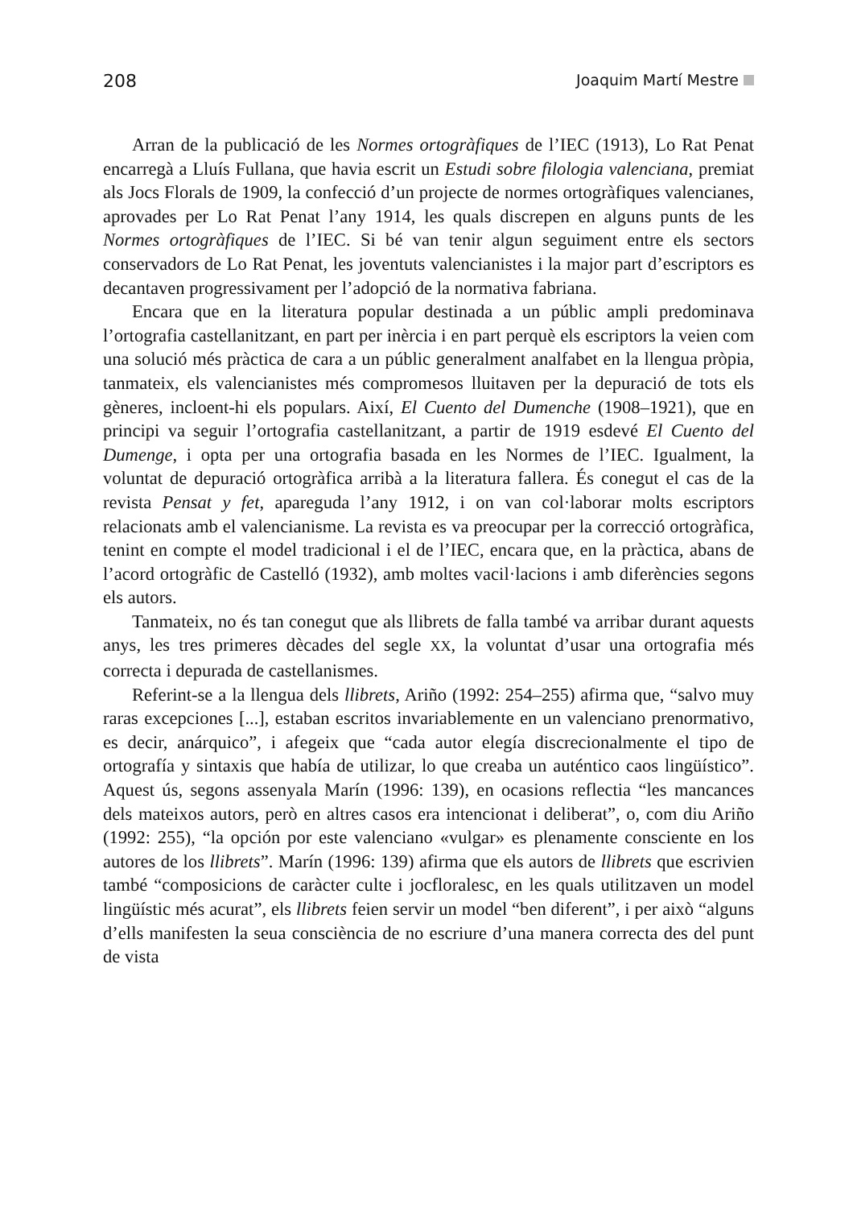208 Joaquim Martí Mestre
Arran de la publicació de les Normes ortogràfiques de l’IEC (1913), Lo Rat Penat encarregà a Lluís Fullana, que havia escrit un Estudi sobre filologia valenciana, premiat als Jocs Florals de 1909, la confecció d’un projecte de normes ortogràfiques valencianes, aprovades per Lo Rat Penat l’any 1914, les quals discrepen en alguns punts de les Normes ortogràfiques de l’IEC. Si bé van tenir algun seguiment entre els sectors conservadors de Lo Rat Penat, les joventuts valencianistes i la major part d’escriptors es decantaven progressivament per l’adopció de la normativa fabriana.
Encara que en la literatura popular destinada a un públic ampli predominava l’ortografia castellanitzant, en part per inèrcia i en part perquè els escriptors la veien com una solució més pràctica de cara a un públic generalment analfabet en la llengua pròpia, tanmateix, els valencianistes més compromesos lluitaven per la depuració de tots els gèneres, incloent-hi els populars. Així, El Cuento del Dumenche (1908–1921), que en principi va seguir l’ortografia castellanitzant, a partir de 1919 esdevé El Cuento del Dumenge, i opta per una ortografia basada en les Normes de l’IEC. Igualment, la voluntat de depuració ortogràfica arribà a la literatura fallera. És conegut el cas de la revista Pensat y fet, apareguda l’any 1912, i on van col·laborar molts escriptors relacionats amb el valencianisme. La revista es va preocupar per la correcció ortogràfica, tenint en compte el model tradicional i el de l’IEC, encara que, en la pràctica, abans de l’acord ortogràfic de Castelló (1932), amb moltes vacil·lacions i amb diferències segons els autors.
Tanmateix, no és tan conegut que als llibrets de falla també va arribar durant aquests anys, les tres primeres dècades del segle XX, la voluntat d’usar una ortografia més correcta i depurada de castellanismes.
Referint-se a la llengua dels llibrets, Ariño (1992: 254–255) afirma que, “salvo muy raras excepciones [...], estaban escritos invariablemente en un valenciano prenormativo, es decir, anárquico”, i afegeix que “cada autor elegía discrecionalmente el tipo de ortografía y sintaxis que había de utilizar, lo que creaba un auténtico caos lingüístico”. Aquest ús, segons assenyala Marín (1996: 139), en ocasions reflectia “les mancances dels mateixos autors, però en altres casos era intencionat i deliberat”, o, com diu Ariño (1992: 255), “la opción por este valenciano «vulgar» es plenamente consciente en los autores de los llibrets”. Marín (1996: 139) afirma que els autors de llibrets que escrivien també “composicions de caràcter culte i jocfloralesc, en les quals utilitzaven un model lingüístic més acurat”, els llibrets feien servir un model “ben diferent”, i per això “alguns d’ells manifesten la seua consciència de no escriure d’una manera correcta des del punt de vista